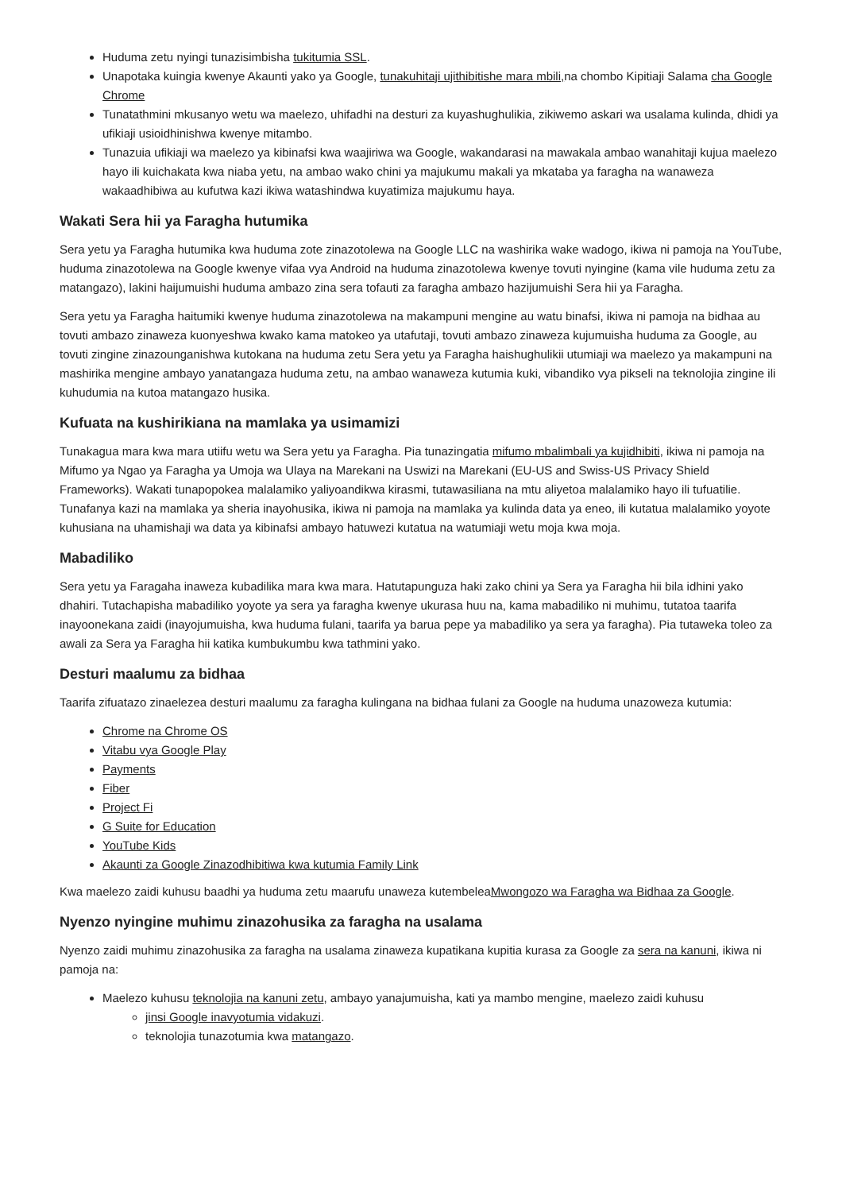Huduma zetu nyingi tunazisimbisha tukitumia SSL.
Unapotaka kuingia kwenye Akaunti yako ya Google, tunakuhitaji ujithibitishe mara mbili, na chombo Kipitiaji Salama cha Google Chrome
Tunatathmini mkusanyo wetu wa maelezo, uhifadhi na desturi za kuyashughulikia, zikiwemo askari wa usalama kulinda, dhidi ya ufikiaji usioidhinishwa kwenye mitambo.
Tunazuia ufikiaji wa maelezo ya kibinafsi kwa waajiriwa wa Google, wakandarasi na mawakala ambao wanahitaji kujua maelezo hayo ili kuichakata kwa niaba yetu, na ambao wako chini ya majukumu makali ya mkataba ya faragha na wanaweza wakaadhibiwa au kufutwa kazi ikiwa watashindwa kuyatimiza majukumu haya.
Wakati Sera hii ya Faragha hutumika
Sera yetu ya Faragha hutumika kwa huduma zote zinazotolewa na Google LLC na washirika wake wadogo, ikiwa ni pamoja na YouTube, huduma zinazotolewa na Google kwenye vifaa vya Android na huduma zinazotolewa kwenye tovuti nyingine (kama vile huduma zetu za matangazo), lakini haijumuishi huduma ambazo zina sera tofauti za faragha ambazo hazijumuishi Sera hii ya Faragha.
Sera yetu ya Faragha haitumiki kwenye huduma zinazotolewa na makampuni mengine au watu binafsi, ikiwa ni pamoja na bidhaa au tovuti ambazo zinaweza kuonyeshwa kwako kama matokeo ya utafutaji, tovuti ambazo zinaweza kujumuisha huduma za Google, au tovuti zingine zinazounganishwa kutokana na huduma zetu Sera yetu ya Faragha haishughulikii utumiaji wa maelezo ya makampuni na mashirika mengine ambayo yanatangaza huduma zetu, na ambao wanaweza kutumia kuki, vibandiko vya pikseli na teknolojia zingine ili kuhudumia na kutoa matangazo husika.
Kufuata na kushirikiana na mamlaka ya usimamizi
Tunakagua mara kwa mara utiifu wetu wa Sera yetu ya Faragha. Pia tunazingatia mifumo mbalimbali ya kujidhibiti, ikiwa ni pamoja na Mifumo ya Ngao ya Faragha ya Umoja wa Ulaya na Marekani na Uswizi na Marekani (EU-US and Swiss-US Privacy Shield Frameworks). Wakati tunapopokea malalamiko yaliyoandikwa kirasmi, tutawasiliana na mtu aliyetoa malalamiko hayo ili tufuatilie. Tunafanya kazi na mamlaka ya sheria inayohusika, ikiwa ni pamoja na mamlaka ya kulinda data ya eneo, ili kutatua malalamiko yoyote kuhusiana na uhamishaji wa data ya kibinafsi ambayo hatuwezi kutatua na watumiaji wetu moja kwa moja.
Mabadiliko
Sera yetu ya Faragaha inaweza kubadilika mara kwa mara. Hatutapunguza haki zako chini ya Sera ya Faragha hii bila idhini yako dhahiri. Tutachapisha mabadiliko yoyote ya sera ya faragha kwenye ukurasa huu na, kama mabadiliko ni muhimu, tutatoa taarifa inayoonekana zaidi (inayojumuisha, kwa huduma fulani, taarifa ya barua pepe ya mabadiliko ya sera ya faragha). Pia tutaweka toleo za awali za Sera ya Faragha hii katika kumbukumbu kwa tathmini yako.
Desturi maalumu za bidhaa
Taarifa zifuatazo zinaelezea desturi maalumu za faragha kulingana na bidhaa fulani za Google na huduma unazoweza kutumia:
Chrome na Chrome OS
Vitabu vya Google Play
Payments
Fiber
Project Fi
G Suite for Education
YouTube Kids
Akaunti za Google Zinazodhibitiwa kwa kutumia Family Link
Kwa maelezo zaidi kuhusu baadhi ya huduma zetu maarufu unaweza kutembeleaMwongozo wa Faragha wa Bidhaa za Google.
Nyenzo nyingine muhimu zinazohusika za faragha na usalama
Nyenzo zaidi muhimu zinazohusika za faragha na usalama zinaweza kupatikana kupitia kurasa za Google za sera na kanuni, ikiwa ni pamoja na:
Maelezo kuhusu teknolojia na kanuni zetu, ambayo yanajumuisha, kati ya mambo mengine, maelezo zaidi kuhusu
jinsi Google inavyotumia vidakuzi.
teknolojia tunazotumia kwa matangazo.